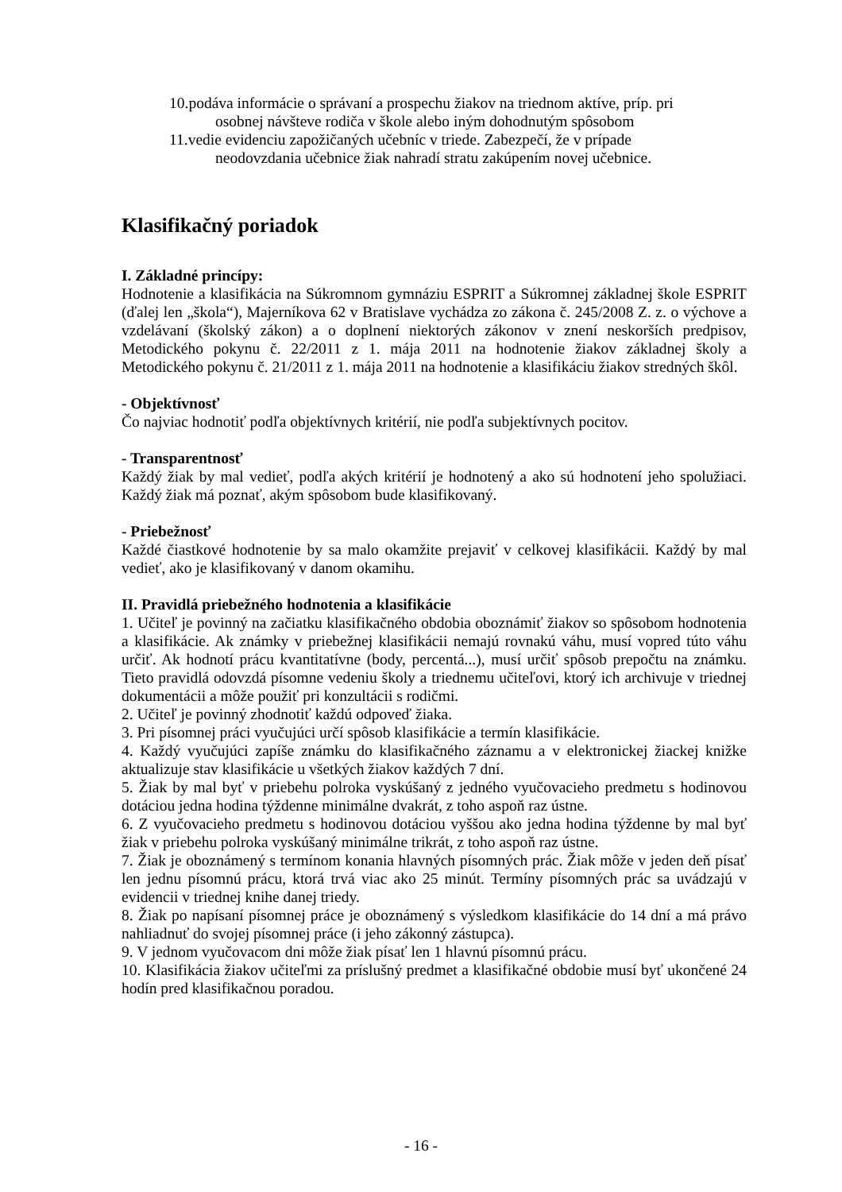10.podáva informácie o správaní a prospechu žiakov na triednom aktíve, príp. pri
osobnej návšteve rodiča v škole alebo iným dohodnutým spôsobom
11.vedie evidenciu zapožičaných učebníc v triede. Zabezpečí, že v prípade
neodovzdania učebnice žiak nahradí stratu zakúpením novej učebnice.
Klasifikačný poriadok
I. Základné princípy:
Hodnotenie a klasifikácia na Súkromnom gymnáziu ESPRIT a Súkromnej základnej škole ESPRIT (ďalej len „škola“), Majerníkova 62 v Bratislave vychádza zo zákona č. 245/2008 Z. z. o výchove a vzdelávaní (školský zákon) a o doplnení niektorých zákonov v znení neskorších predpisov, Metodického pokynu č. 22/2011 z 1. mája 2011 na hodnotenie žiakov základnej školy a Metodického pokynu č. 21/2011 z 1. mája 2011 na hodnotenie a klasifikáciu žiakov stredných škôl.
- Objektívnosť
Čo najviac hodnotiť podľa objektívnych kritérií, nie podľa subjektívnych pocitov.
- Transparentnosť
Každý žiak by mal vedieť, podľa akých kritérií je hodnotený a ako sú hodnotení jeho spolužiaci. Každý žiak má poznať, akým spôsobom bude klasifikovaný.
- Priebežnosť
Každé čiastkové hodnotenie by sa malo okamžite prejaviť v celkovej klasifikácii. Každý by mal vedieť, ako je klasifikovaný v danom okamihu.
II. Pravidlá priebežného hodnotenia a klasifikácie
1. Učiteľ je povinný na začiatku klasifikačného obdobia oboznámiť žiakov so spôsobom hodnotenia a klasifikácie. Ak známky v priebežnej klasifikácii nemajú rovnakú váhu, musí vopred túto váhu určiť. Ak hodnotí prácu kvantitatívne (body, percentá...), musí určiť spôsob prepočtu na známku. Tieto pravidlá odovzdá písomne vedeniu školy a triednemu učiteľovi, ktorý ich archivuje v triednej dokumentácii a môže použiť pri konzultácii s rodičmi.
2. Učiteľ je povinný zhodnotiť každú odpoveď žiaka.
3. Pri písomnej práci vyučujúci určí spôsob klasifikácie a termín klasifikácie.
4. Každý vyučujúci zapíše známku do klasifikačného záznamu a v elektronickej žiackej knižke aktualizuje stav klasifikácie u všetkých žiakov každých 7 dní.
5. Žiak by mal byť v priebehu polroka vyskúšaný z jedného vyučovacieho predmetu s hodinovou dotáciou jedna hodina týždenne minimálne dvakrát, z toho aspoň raz ústne.
6. Z vyučovacieho predmetu s hodinovou dotáciou vyššou ako jedna hodina týždenne by mal byť žiak v priebehu polroka vyskúšaný minimálne trikrát, z toho aspoň raz ústne.
7. Žiak je oboznámený s termínom konania hlavných písomných prác. Žiak môže v jeden deň písať len jednu písomnú prácu, ktorá trvá viac ako 25 minút. Termíny písomných prác sa uvádzajú v evidencii v triednej knihe danej triedy.
8. Žiak po napísaní písomnej práce je oboznámený s výsledkom klasifikácie do 14 dní a má právo nahliadnuť do svojej písomnej práce (i jeho zákonný zástupca).
9. V jednom vyučovacom dni môže žiak písať len 1 hlavnú písomnú prácu.
10. Klasifikácia žiakov učiteľmi za príslušný predmet a klasifikačné obdobie musí byť ukončené 24 hodín pred klasifikačnou poradou.
- 16 -